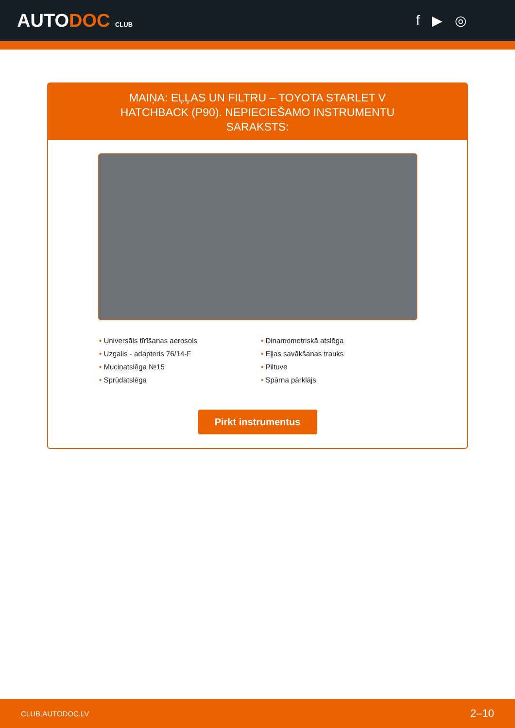AUTODOC CLUB
f ▶ ◎
MAIŅA: EĻĻAS UN FILTRU – TOYOTA STARLET V HATCHBACK (P90). NEPIECIEŠAMO INSTRUMENTU SARAKSTS:
• Universāls tīrīšanas aerosols
• Uzgalis - adapteris 76/14-F
• Muciņatslēga №15
• Sprūdatslēga
• Dinamometriskā atslēga
• Eļļas savākšanas trauks
• Piltuve
• Spārna pārklājs
Pirkt instrumentus
CLUB.AUTODOC.LV 2–10